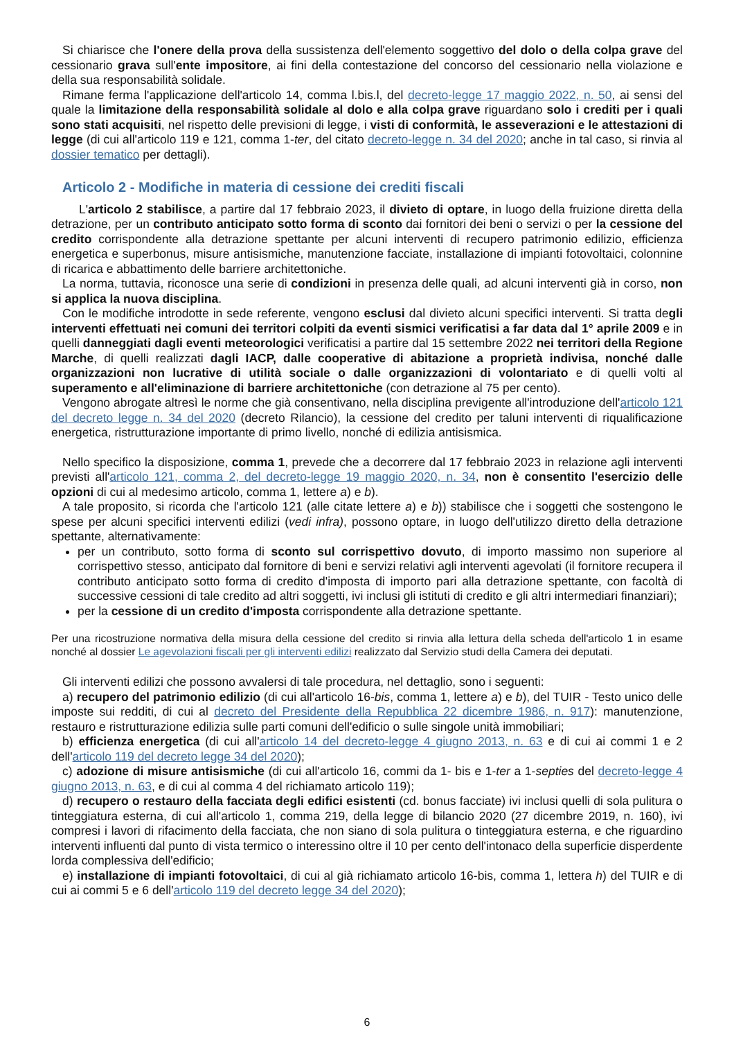Si chiarisce che l'onere della prova della sussistenza dell'elemento soggettivo del dolo o della colpa grave del cessionario grava sull'ente impositore, ai fini della contestazione del concorso del cessionario nella violazione e della sua responsabilità solidale.
Rimane ferma l'applicazione dell'articolo 14, comma l.bis.l, del decreto-legge 17 maggio 2022, n. 50, ai sensi del quale la limitazione della responsabilità solidale al dolo e alla colpa grave riguardano solo i crediti per i quali sono stati acquisiti, nel rispetto delle previsioni di legge, i visti di conformità, le asseverazioni e le attestazioni di legge (di cui all'articolo 119 e 121, comma 1-ter, del citato decreto-legge n. 34 del 2020; anche in tal caso, si rinvia al dossier tematico per dettagli).
Articolo 2 - Modifiche in materia di cessione dei crediti fiscali
L'articolo 2 stabilisce, a partire dal 17 febbraio 2023, il divieto di optare, in luogo della fruizione diretta della detrazione, per un contributo anticipato sotto forma di sconto dai fornitori dei beni o servizi o per la cessione del credito corrispondente alla detrazione spettante per alcuni interventi di recupero patrimonio edilizio, efficienza energetica e superbonus, misure antisismiche, manutenzione facciate, installazione di impianti fotovoltaici, colonnine di ricarica e abbattimento delle barriere architettoniche.
La norma, tuttavia, riconosce una serie di condizioni in presenza delle quali, ad alcuni interventi già in corso, non si applica la nuova disciplina.
Con le modifiche introdotte in sede referente, vengono esclusi dal divieto alcuni specifici interventi. Si tratta degli interventi effettuati nei comuni dei territori colpiti da eventi sismici verificatisi a far data dal 1° aprile 2009 e in quelli danneggiati dagli eventi meteorologici verificatisi a partire dal 15 settembre 2022 nei territori della Regione Marche, di quelli realizzati dagli IACP, dalle cooperative di abitazione a proprietà indivisa, nonché dalle organizzazioni non lucrative di utilità sociale o dalle organizzazioni di volontariato e di quelli volti al superamento e all'eliminazione di barriere architettoniche (con detrazione al 75 per cento).
Vengono abrogate altresì le norme che già consentivano, nella disciplina previgente all'introduzione dell'articolo 121 del decreto legge n. 34 del 2020 (decreto Rilancio), la cessione del credito per taluni interventi di riqualificazione energetica, ristrutturazione importante di primo livello, nonché di edilizia antisismica.
Nello specifico la disposizione, comma 1, prevede che a decorrere dal 17 febbraio 2023 in relazione agli interventi previsti all'articolo 121, comma 2, del decreto-legge 19 maggio 2020, n. 34, non è consentito l'esercizio delle opzioni di cui al medesimo articolo, comma 1, lettere a) e b).
A tale proposito, si ricorda che l'articolo 121 (alle citate lettere a) e b)) stabilisce che i soggetti che sostengono le spese per alcuni specifici interventi edilizi (vedi infra), possono optare, in luogo dell'utilizzo diretto della detrazione spettante, alternativamente:
per un contributo, sotto forma di sconto sul corrispettivo dovuto, di importo massimo non superiore al corrispettivo stesso, anticipato dal fornitore di beni e servizi relativi agli interventi agevolati (il fornitore recupera il contributo anticipato sotto forma di credito d'imposta di importo pari alla detrazione spettante, con facoltà di successive cessioni di tale credito ad altri soggetti, ivi inclusi gli istituti di credito e gli altri intermediari finanziari);
per la cessione di un credito d'imposta corrispondente alla detrazione spettante.
Per una ricostruzione normativa della misura della cessione del credito si rinvia alla lettura della scheda dell'articolo 1 in esame nonché al dossier Le agevolazioni fiscali per gli interventi edilizi realizzato dal Servizio studi della Camera dei deputati.
Gli interventi edilizi che possono avvalersi di tale procedura, nel dettaglio, sono i seguenti:
a) recupero del patrimonio edilizio (di cui all'articolo 16-bis, comma 1, lettere a) e b), del TUIR - Testo unico delle imposte sui redditi, di cui al decreto del Presidente della Repubblica 22 dicembre 1986, n. 917): manutenzione, restauro e ristrutturazione edilizia sulle parti comuni dell'edificio o sulle singole unità immobiliari;
b) efficienza energetica (di cui all'articolo 14 del decreto-legge 4 giugno 2013, n. 63 e di cui ai commi 1 e 2 dell'articolo 119 del decreto legge 34 del 2020);
c) adozione di misure antisismiche (di cui all'articolo 16, commi da 1- bis e 1-ter a 1-septies del decreto-legge 4 giugno 2013, n. 63, e di cui al comma 4 del richiamato articolo 119);
d) recupero o restauro della facciata degli edifici esistenti (cd. bonus facciate) ivi inclusi quelli di sola pulitura o tinteggiatura esterna, di cui all'articolo 1, comma 219, della legge di bilancio 2020 (27 dicembre 2019, n. 160), ivi compresi i lavori di rifacimento della facciata, che non siano di sola pulitura o tinteggiatura esterna, e che riguardino interventi influenti dal punto di vista termico o interessino oltre il 10 per cento dell'intonaco della superficie disperdente lorda complessiva dell'edificio;
e) installazione di impianti fotovoltaici, di cui al già richiamato articolo 16-bis, comma 1, lettera h) del TUIR e di cui ai commi 5 e 6 dell'articolo 119 del decreto legge 34 del 2020);
6